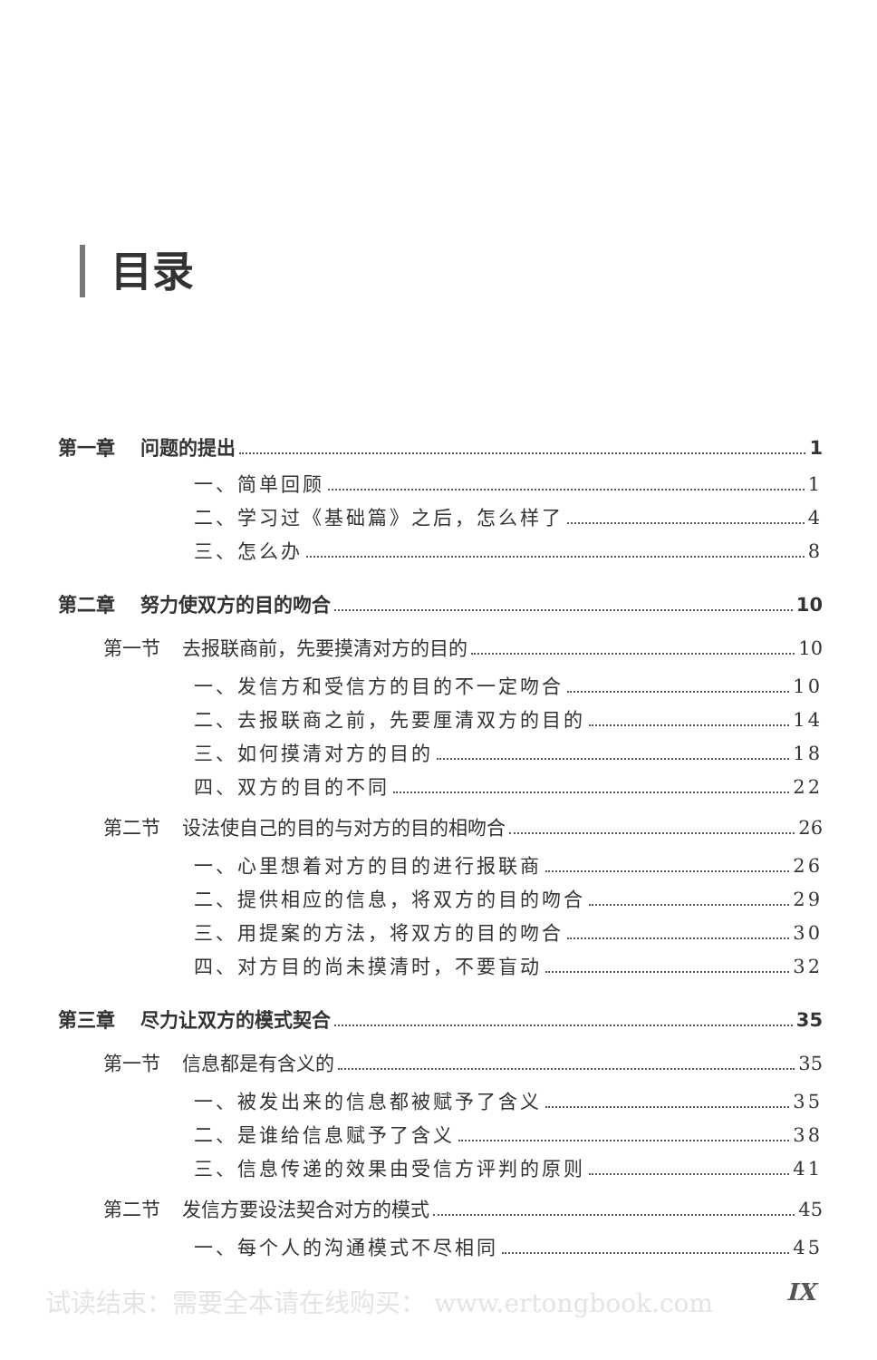目录
第一章 问题的提出 1
一、简单回顾 1
二、学习过《基础篇》之后，怎么样了 4
三、怎么办 8
第二章 努力使双方的目的吻合 10
第一节 去报联商前，先要摸清对方的目的 10
一、发信方和受信方的目的不一定吻合 10
二、去报联商之前，先要厘清双方的目的 14
三、如何摸清对方的目的 18
四、双方的目的不同 22
第二节 设法使自己的目的与对方的目的相吻合 26
一、心里想着对方的目的进行报联商 26
二、提供相应的信息，将双方的目的吻合 29
三、用提案的方法，将双方的目的吻合 30
四、对方目的尚未摸清时，不要盲动 32
第三章 尽力让双方的模式契合 35
第一节 信息都是有含义的 35
一、被发出来的信息都被赋予了含义 35
二、是谁给信息赋予了含义 38
三、信息传递的效果由受信方评判的原则 41
第二节 发信方要设法契合对方的模式 45
一、每个人的沟通模式不尽相同 45
试读结束：需要全本请在线购买： www.ertongbook.com
IX